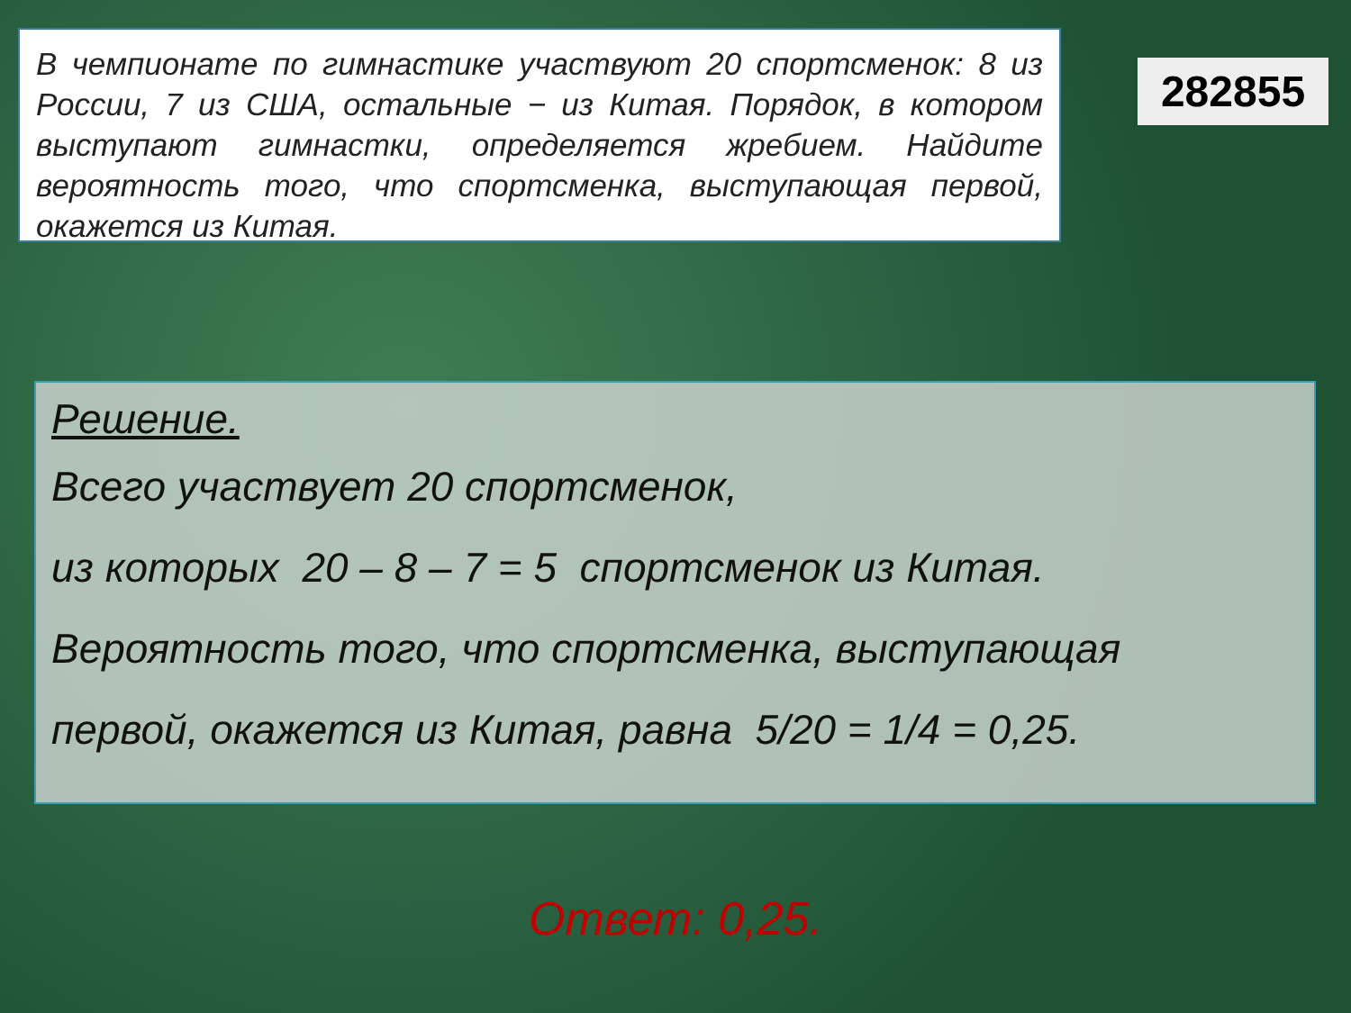В чемпионате по гимнастике участвуют 20 спортсменок: 8 из России, 7 из США, остальные − из Китая. Порядок, в котором выступают гимнастки, определяется жребием. Найдите вероятность того, что спортсменка, выступающая первой, окажется из Китая.
282855
Решение.
Всего участвует 20 спортсменок,
из которых 20 – 8 – 7 = 5 спортсменок из Китая.
Вероятность того, что спортсменка, выступающая
первой, окажется из Китая, равна 5/20 = 1/4 = 0,25.
Ответ: 0,25.